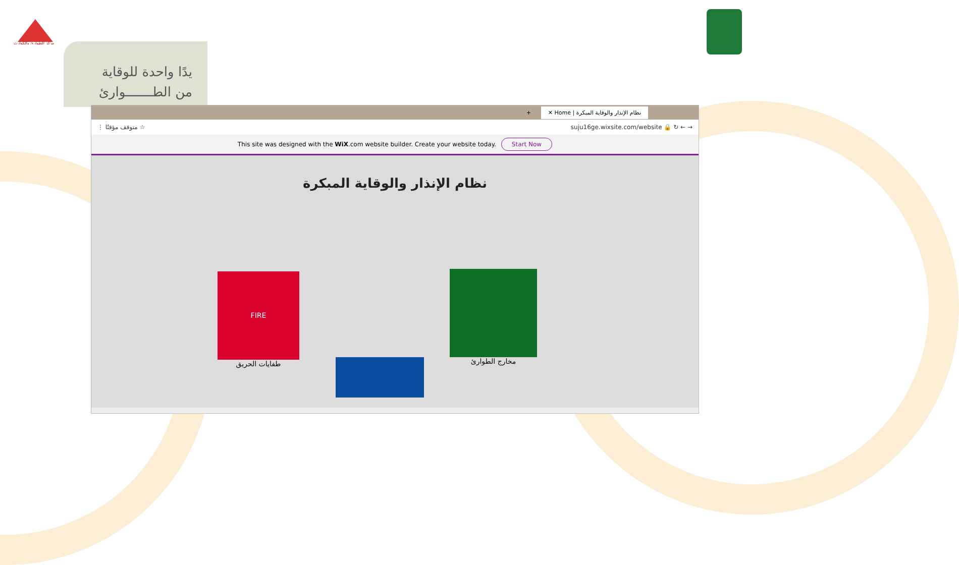مركز الطوارئ والكوارث
يدًا واحدة للوقاية
من الطـــــــوارئ
+ ✕ Home | نظام الإنذار والوقاية المبكرة
⋮ متوقف مؤقتًا ☆ suju16ge.wixsite.com/website 🔒 ↻ ← →
This site was designed with the WiX.com website builder. Create your website today. Start Now
نظام الإنذار والوقاية المبكرة
FIRE
طفايات الحريق
مخارج الطوارئ